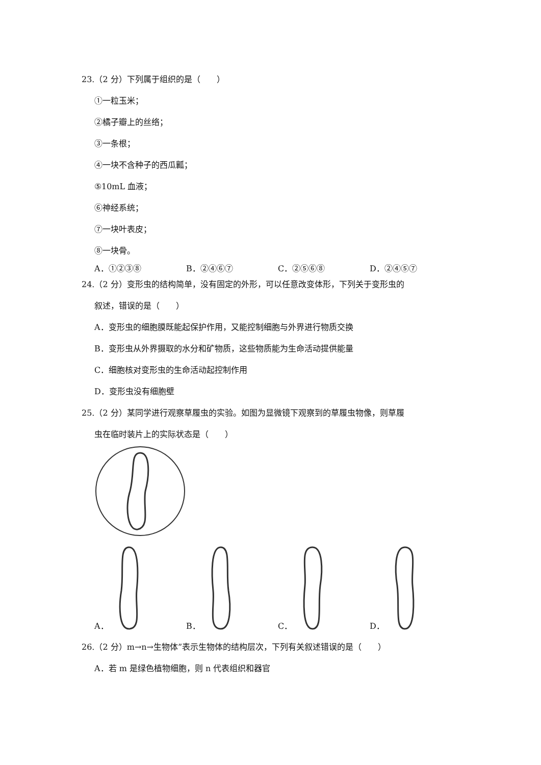23.（2 分）下列属于组织的是（　　）
①一粒玉米；
②橘子瓣上的丝络；
③一条根；
④一块不含种子的西瓜瓤；
⑤10mL 血液；
⑥神经系统；
⑦一块叶表皮；
⑧一块骨。
A．①②③⑧ B．②④⑥⑦ C．②⑤⑥⑧ D．②④⑤⑦
24.（2 分）变形虫的结构简单，没有固定的外形，可以任意改变体形，下列关于变形虫的
叙述，错误的是（　　）
A．变形虫的细胞膜既能起保护作用，又能控制细胞与外界进行物质交换
B．变形虫从外界摄取的水分和矿物质，这些物质能为生命活动提供能量
C．细胞核对变形虫的生命活动起控制作用
D．变形虫没有细胞壁
25.（2 分）某同学进行观察草履虫的实验。如图为显微镜下观察到的草履虫物像，则草履
虫在临时装片上的实际状态是（　　）
A．
B．
C．
D．
26.（2 分）m→n→生物体”表示生物体的结构层次，下列有关叙述错误的是（　　）
A．若 m 是绿色植物细胞，则 n 代表组织和器官